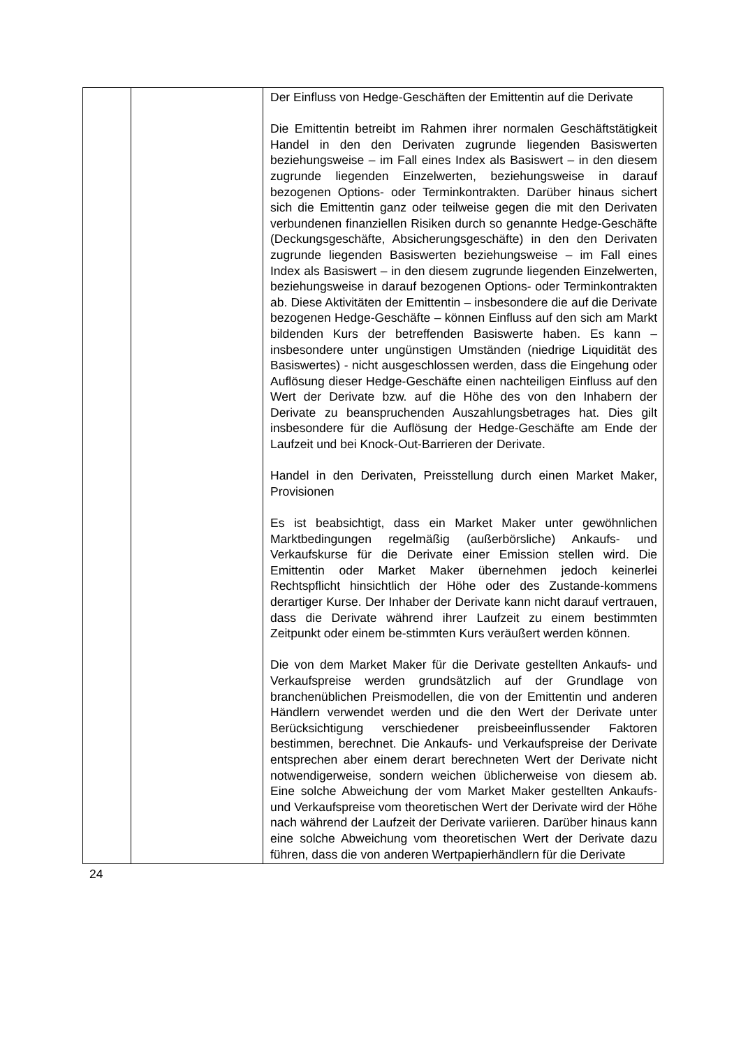| | | Der Einfluss von Hedge-Geschäften der Emittentin auf die Derivate Die Emittentin betreibt im Rahmen ihrer normalen Geschäftstätigkeit Handel in den den Derivaten zugrunde liegenden Basiswerten beziehungsweise – im Fall eines Index als Basiswert – in den diesem zugrunde liegenden Einzelwerten, beziehungsweise in darauf bezogenen Options- oder Terminkontrakten. Darüber hinaus sichert sich die Emittentin ganz oder teilweise gegen die mit den Derivaten verbundenen finanziellen Risiken durch so genannte Hedge-Geschäfte (Deckungsgeschäfte, Absicherungsgeschäfte) in den den Derivaten zugrunde liegenden Basiswerten beziehungsweise – im Fall eines Index als Basiswert – in den diesem zugrunde liegenden Einzelwerten, beziehungsweise in darauf bezogenen Options- oder Terminkontrakten ab. Diese Aktivitäten der Emittentin – insbesondere die auf die Derivate bezogenen Hedge-Geschäfte – können Einfluss auf den sich am Markt bildenden Kurs der betreffenden Basiswerte haben. Es kann – insbesondere unter ungünstigen Umständen (niedrige Liquidität des Basiswertes) - nicht ausgeschlossen werden, dass die Eingehung oder Auflösung dieser Hedge-Geschäfte einen nachteiligen Einfluss auf den Wert der Derivate bzw. auf die Höhe des von den Inhabern der Derivate zu beanspruchenden Auszahlungsbetrages hat. Dies gilt insbesondere für die Auflösung der Hedge-Geschäfte am Ende der Laufzeit und bei Knock-Out-Barrieren der Derivate. Handel in den Derivaten, Preisstellung durch einen Market Maker, Provisionen Es ist beabsichtigt, dass ein Market Maker unter gewöhnlichen Marktbedingungen regelmäßig (außerbörsliche) Ankaufs- und Verkaufskurse für die Derivate einer Emission stellen wird. Die Emittentin oder Market Maker übernehmen jedoch keinerlei Rechtspflicht hinsichtlich der Höhe oder des Zustande-kommens derartiger Kurse. Der Inhaber der Derivate kann nicht darauf vertrauen, dass die Derivate während ihrer Laufzeit zu einem bestimmten Zeitpunkt oder einem be-stimmten Kurs veräußert werden können. Die von dem Market Maker für die Derivate gestellten Ankaufs- und Verkaufspreise werden grundsätzlich auf der Grundlage von branchenüblichen Preismodellen, die von der Emittentin und anderen Händlern verwendet werden und die den Wert der Derivate unter Berücksichtigung verschiedener preisbeeinflussender Faktoren bestimmen, berechnet. Die Ankaufs- und Verkaufspreise der Derivate entsprechen aber einem derart berechneten Wert der Derivate nicht notwendigerweise, sondern weichen üblicherweise von diesem ab. Eine solche Abweichung der vom Market Maker gestellten Ankaufs- und Verkaufspreise vom theoretischen Wert der Derivate wird der Höhe nach während der Laufzeit der Derivate variieren. Darüber hinaus kann eine solche Abweichung vom theoretischen Wert der Derivate dazu führen, dass die von anderen Wertpapierhändlern für die Derivate |
24